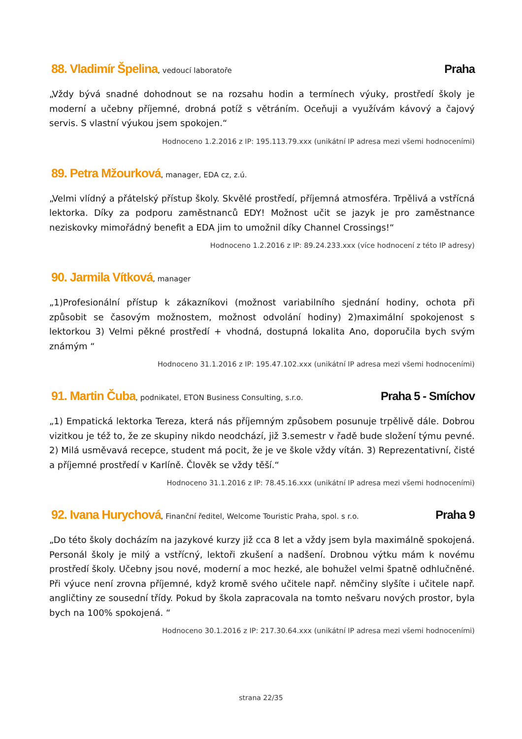88. Vladimír Špelina, vedoucí laboratoře
Praha
„Vždy bývá snadné dohodnout se na rozsahu hodin a termínech výuky, prostředí školy je moderní a učebny příjemné, drobná potíž s větráním. Oceňuji a využívám kávový a čajový servis. S vlastní výukou jsem spokojen.“
Hodnoceno 1.2.2016 z IP: 195.113.79.xxx (unikátní IP adresa mezi všemi hodnoceními)
89. Petra Mžourková, manager, EDA cz, z.ú.
„Velmi vlídný a přátelský přístup školy. Skvělé prostředí, příjemná atmosféra. Trpělivá a vstřícná lektorka. Díky za podporu zaměstnanců EDY! Možnost učit se jazyk je pro zaměstnance neziskovky mimořádný benefit a EDA jim to umožnil díky Channel Crossings!“
Hodnoceno 1.2.2016 z IP: 89.24.233.xxx (více hodnocení z této IP adresy)
90. Jarmila Vítková, manager
„1)Profesionální přístup k zákazníkovi (možnost variabilního sjednání hodiny, ochota při způsobit se časovým možnostem, možnost odvolání hodiny) 2)maximální spokojenost s lektorkou 3) Velmi pěkné prostředí + vhodná, dostupná lokalita Ano, doporučila bych svým známým “
Hodnoceno 31.1.2016 z IP: 195.47.102.xxx (unikátní IP adresa mezi všemi hodnoceními)
91. Martin Čuba, podnikatel, ETON Business Consulting, s.r.o.
Praha 5 - Smíchov
„1) Empatická lektorka Tereza, která nás příjemným způsobem posunuje trpělivě dále. Dobrou vizitkou je též to, že ze skupiny nikdo neodchází, již 3.semestr v řadě bude složení týmu pevné. 2) Milá usměvavá recepce, student má pocit, že je ve škole vždy vítán. 3) Reprezentativní, čisté a příjemné prostředí v Karlíně. Člověk se vždy těší.“
Hodnoceno 31.1.2016 z IP: 78.45.16.xxx (unikátní IP adresa mezi všemi hodnoceními)
92. Ivana Hurychová, Finanční ředitel, Welcome Touristic Praha, spol. s r.o.
Praha 9
„Do této školy docházím na jazykové kurzy již cca 8 let a vždy jsem byla maximálně spokojená. Personál školy je milý a vstřícný, lektoři zkušení a nadšení. Drobnou výtku mám k novému prostředí školy. Učebny jsou nové, moderní a moc hezké, ale bohužel velmi špatně odhlučněné. Při výuce není zrovna příjemné, když kromě svého učitele např. němčiny slyšíte i učitele např. angličtiny ze sousední třídy. Pokud by škola zapracovala na tomto nešvaru nových prostor, byla bych na 100% spokojená. “
Hodnoceno 30.1.2016 z IP: 217.30.64.xxx (unikátní IP adresa mezi všemi hodnoceními)
strana 22/35